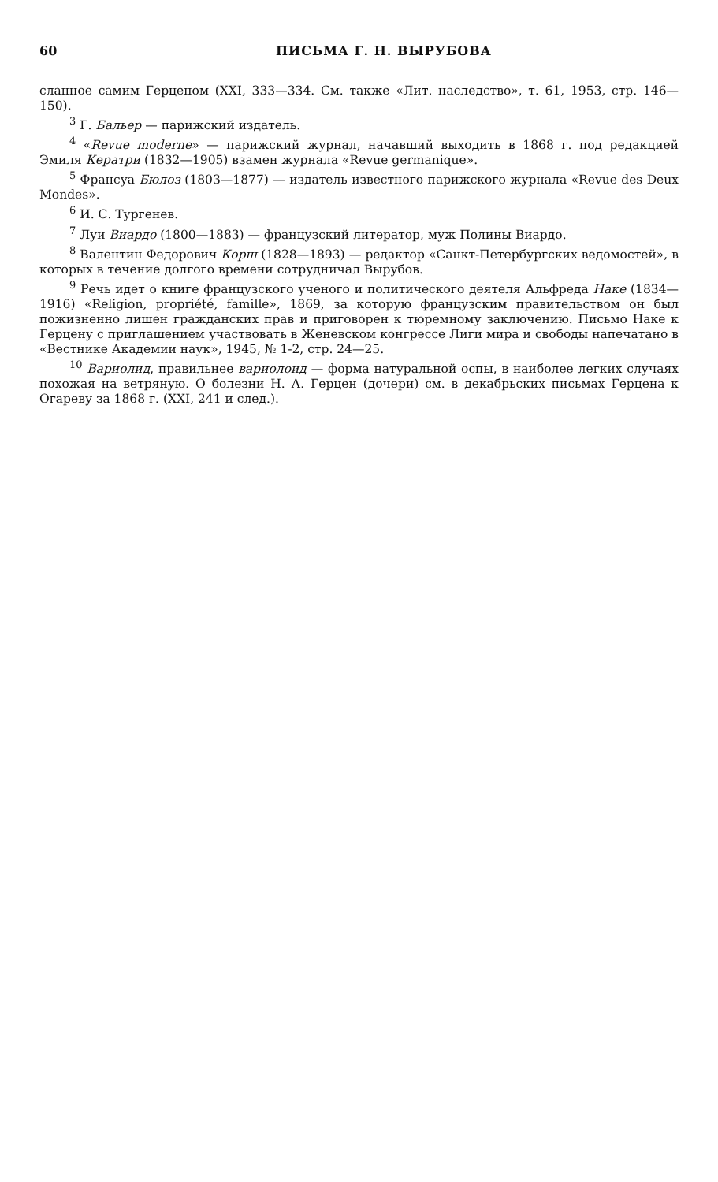60 ПИСЬМА Г. Н. ВЫРУБОВА
сланное самим Герценом (XXI, 333—334. См. также «Лит. наследство», т. 61, 1953, стр. 146—150).
<sup>3</sup> Г. Бальер — парижский издатель.
<sup>4</sup> «Revue moderne» — парижский журнал, начавший выходить в 1868 г. под редакцией Эмиля Кератри (1832—1905) взамен журнала «Revue germanique».
<sup>5</sup> Франсуа Бюлоз (1803—1877) — издатель известного парижского журнала «Revue des Deux Mondes».
<sup>6</sup> И. С. Тургенев.
<sup>7</sup> Луи Виардо (1800—1883) — французский литератор, муж Полины Виардо.
<sup>8</sup> Валентин Федорович Корш (1828—1893) — редактор «Санкт-Петербургских ведомостей», в которых в течение долгого времени сотрудничал Вырубов.
<sup>9</sup> Речь идет о книге французского ученого и политического деятеля Альфреда Наке (1834—1916) «Religion, propriété, famille», 1869, за которую французским правительством он был пожизненно лишен гражданских прав и приговорен к тюремному заключению. Письмо Наке к Герцену с приглашением участвовать в Женевском конгрессе Лиги мира и свободы напечатано в «Вестнике Академии наук», 1945, № 1-2, стр. 24—25.
<sup>10</sup> Вариолид, правильнее вариолоид — форма натуральной оспы, в наиболее легких случаях похожая на ветряную. О болезни Н. А. Герцен (дочери) см. в декабрьских письмах Герцена к Огареву за 1868 г. (XXI, 241 и след.).